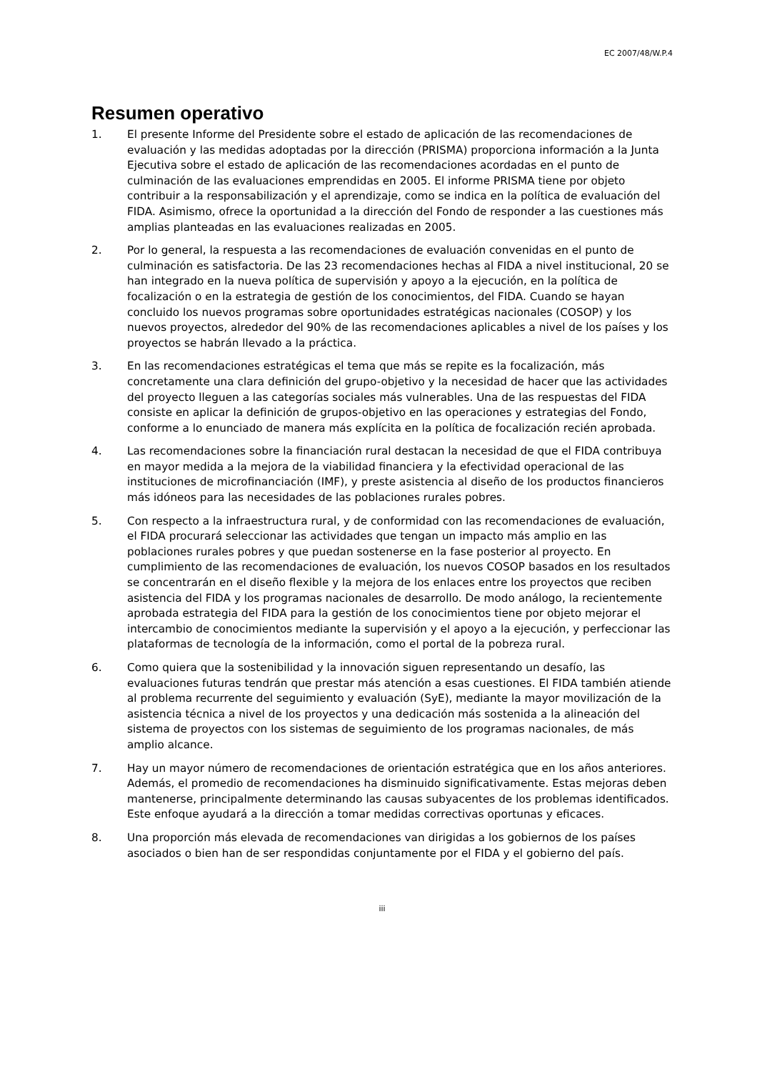EC 2007/48/W.P.4
Resumen operativo
1. El presente Informe del Presidente sobre el estado de aplicación de las recomendaciones de evaluación y las medidas adoptadas por la dirección (PRISMA) proporciona información a la Junta Ejecutiva sobre el estado de aplicación de las recomendaciones acordadas en el punto de culminación de las evaluaciones emprendidas en 2005. El informe PRISMA tiene por objeto contribuir a la responsabilización y el aprendizaje, como se indica en la política de evaluación del FIDA. Asimismo, ofrece la oportunidad a la dirección del Fondo de responder a las cuestiones más amplias planteadas en las evaluaciones realizadas en 2005.
2. Por lo general, la respuesta a las recomendaciones de evaluación convenidas en el punto de culminación es satisfactoria. De las 23 recomendaciones hechas al FIDA a nivel institucional, 20 se han integrado en la nueva política de supervisión y apoyo a la ejecución, en la política de focalización o en la estrategia de gestión de los conocimientos, del FIDA. Cuando se hayan concluido los nuevos programas sobre oportunidades estratégicas nacionales (COSOP) y los nuevos proyectos, alrededor del 90% de las recomendaciones aplicables a nivel de los países y los proyectos se habrán llevado a la práctica.
3. En las recomendaciones estratégicas el tema que más se repite es la focalización, más concretamente una clara definición del grupo-objetivo y la necesidad de hacer que las actividades del proyecto lleguen a las categorías sociales más vulnerables. Una de las respuestas del FIDA consiste en aplicar la definición de grupos-objetivo en las operaciones y estrategias del Fondo, conforme a lo enunciado de manera más explícita en la política de focalización recién aprobada.
4. Las recomendaciones sobre la financiación rural destacan la necesidad de que el FIDA contribuya en mayor medida a la mejora de la viabilidad financiera y la efectividad operacional de las instituciones de microfinanciación (IMF), y preste asistencia al diseño de los productos financieros más idóneos para las necesidades de las poblaciones rurales pobres.
5. Con respecto a la infraestructura rural, y de conformidad con las recomendaciones de evaluación, el FIDA procurará seleccionar las actividades que tengan un impacto más amplio en las poblaciones rurales pobres y que puedan sostenerse en la fase posterior al proyecto. En cumplimiento de las recomendaciones de evaluación, los nuevos COSOP basados en los resultados se concentrarán en el diseño flexible y la mejora de los enlaces entre los proyectos que reciben asistencia del FIDA y los programas nacionales de desarrollo. De modo análogo, la recientemente aprobada estrategia del FIDA para la gestión de los conocimientos tiene por objeto mejorar el intercambio de conocimientos mediante la supervisión y el apoyo a la ejecución, y perfeccionar las plataformas de tecnología de la información, como el portal de la pobreza rural.
6. Como quiera que la sostenibilidad y la innovación siguen representando un desafío, las evaluaciones futuras tendrán que prestar más atención a esas cuestiones. El FIDA también atiende al problema recurrente del seguimiento y evaluación (SyE), mediante la mayor movilización de la asistencia técnica a nivel de los proyectos y una dedicación más sostenida a la alineación del sistema de proyectos con los sistemas de seguimiento de los programas nacionales, de más amplio alcance.
7. Hay un mayor número de recomendaciones de orientación estratégica que en los años anteriores. Además, el promedio de recomendaciones ha disminuido significativamente. Estas mejoras deben mantenerse, principalmente determinando las causas subyacentes de los problemas identificados. Este enfoque ayudará a la dirección a tomar medidas correctivas oportunas y eficaces.
8. Una proporción más elevada de recomendaciones van dirigidas a los gobiernos de los países asociados o bien han de ser respondidas conjuntamente por el FIDA y el gobierno del país.
iii